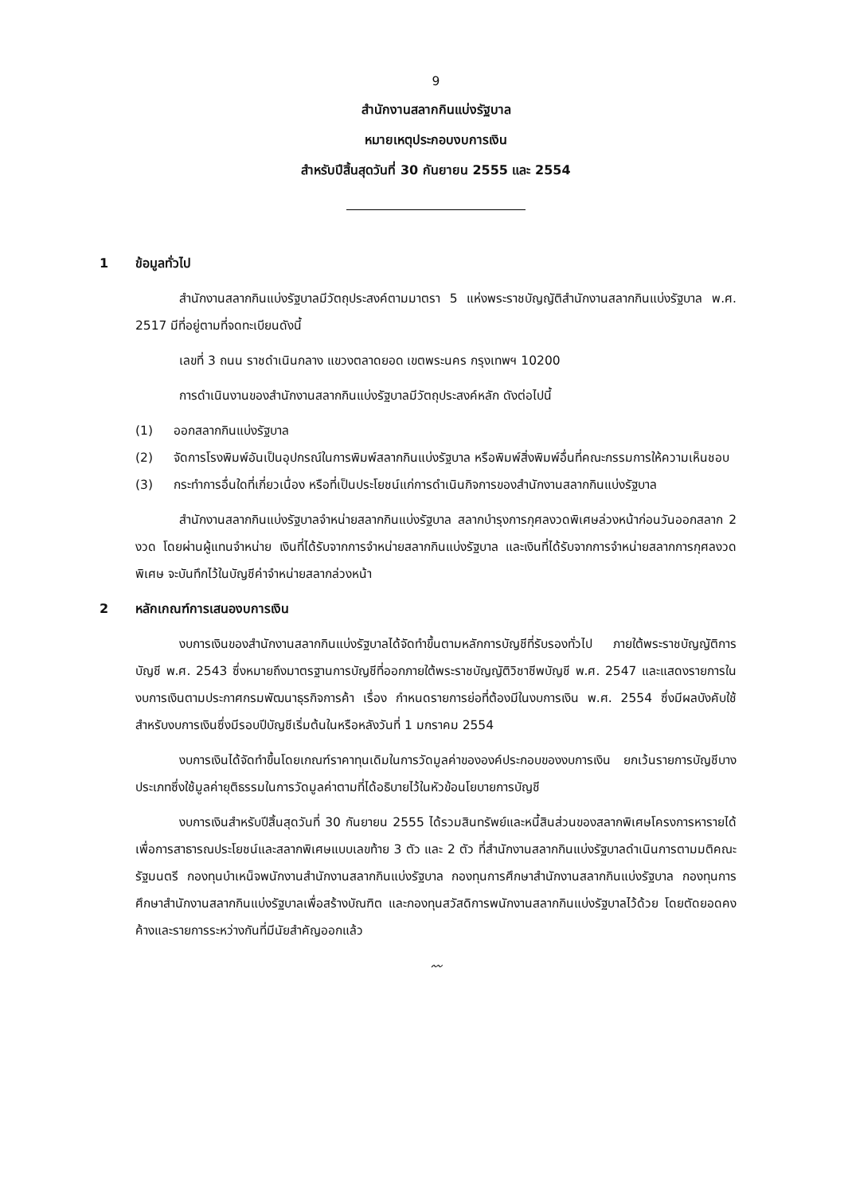9
สำนักงานสลากกินแบ่งรัฐบาล
หมายเหตุประกอบงบการเงิน
สำหรับปีสิ้นสุดวันที่ 30 กันยายน 2555 และ 2554
1 ข้อมูลทั่วไป
สำนักงานสลากกินแบ่งรัฐบาลมีวัตถุประสงค์ตามมาตรา 5 แห่งพระราชบัญญัติสำนักงานสลากกินแบ่งรัฐบาล พ.ศ. 2517 มีที่อยู่ตามที่จดทะเบียนดังนี้
เลขที่ 3 ถนน ราชดำเนินกลาง แขวงตลาดยอด เขตพระนคร กรุงเทพฯ 10200
การดำเนินงานของสำนักงานสลากกินแบ่งรัฐบาลมีวัตถุประสงค์หลัก ดังต่อไปนี้
(1) ออกสลากกินแบ่งรัฐบาล
(2) จัดการโรงพิมพ์อันเป็นอุปกรณ์ในการพิมพ์สลากกินแบ่งรัฐบาล หรือพิมพ์สิ่งพิมพ์อื่นที่คณะกรรมการให้ความเห็นชอบ
(3) กระทำการอื่นใดที่เกี่ยวเนื่อง หรือที่เป็นประโยชน์แก่การดำเนินกิจการของสำนักงานสลากกินแบ่งรัฐบาล
สำนักงานสลากกินแบ่งรัฐบาลจำหน่ายสลากกินแบ่งรัฐบาล สลากบำรุงการกุศลงวดพิเศษล่วงหน้าก่อนวันออกสลาก 2 งวด โดยผ่านผู้แทนจำหน่าย เงินที่ได้รับจากการจำหน่ายสลากกินแบ่งรัฐบาล และเงินที่ได้รับจากการจำหน่ายสลากการกุศลงวดพิเศษ จะบันทึกไว้ในบัญชีค่าจำหน่ายสลากล่วงหน้า
2 หลักเกณฑ์การเสนองบการเงิน
งบการเงินของสำนักงานสลากกินแบ่งรัฐบาลได้จัดทำขึ้นตามหลักการบัญชีที่รับรองทั่วไป ภายใต้พระราชบัญญัติการบัญชี พ.ศ. 2543 ซึ่งหมายถึงมาตรฐานการบัญชีที่ออกภายใต้พระราชบัญญัติวิชาชีพบัญชี พ.ศ. 2547 และแสดงรายการในงบการเงินตามประกาศกรมพัฒนาธุรกิจการค้า เรื่อง กำหนดรายการย่อที่ต้องมีในงบการเงิน พ.ศ. 2554 ซึ่งมีผลบังคับใช้สำหรับงบการเงินซึ่งมีรอบปีบัญชีเริ่มต้นในหรือหลังวันที่ 1 มกราคม 2554
งบการเงินได้จัดทำขึ้นโดยเกณฑ์ราคาทุนเดิมในการวัดมูลค่าขององค์ประกอบของงบการเงิน ยกเว้นรายการบัญชีบางประเภทซึ่งใช้มูลค่ายุติธรรมในการวัดมูลค่าตามที่ได้อธิบายไว้ในหัวข้อนโยบายการบัญชี
งบการเงินสำหรับปีสิ้นสุดวันที่ 30 กันยายน 2555 ได้รวมสินทรัพย์และหนี้สินส่วนของสลากพิเศษโครงการหารายได้เพื่อการสาธารณประโยชน์และสลากพิเศษแบบเลขท้าย 3 ตัว และ 2 ตัว ที่สำนักงานสลากกินแบ่งรัฐบาลดำเนินการตามมติคณะรัฐมนตรี กองทุนบำเหน็จพนักงานสำนักงานสลากกินแบ่งรัฐบาล กองทุนการศึกษาสำนักงานสลากกินแบ่งรัฐบาล กองทุนการศึกษาสำนักงานสลากกินแบ่งรัฐบาลเพื่อสร้างบัณฑิต และกองทุนสวัสดิการพนักงานสลากกินแบ่งรัฐบาลไว้ด้วย โดยตัดยอดคงค้างและรายการระหว่างกันที่มีนัยสำคัญออกแล้ว
〰